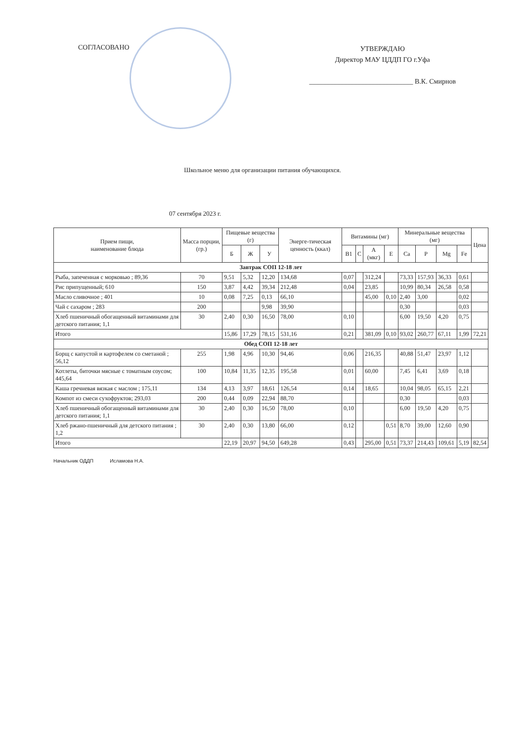СОГЛАСОВАНО
УТВЕРЖДАЮ
Директор МАУ ЦДДП ГО г.Уфа
______________________________ В.К. Смирнов
Школьное меню для организации питания обучающихся.
07 сентября 2023 г.
| Прием пищи, наименование блюда | Масса порции, (гр.) | Пищевые вещества (г) | | | Энерге-тическая ценность (ккал) | Витамины (мг) | | | | Минеральные вещества (мг) | | | | Цена |
| --- | --- | --- | --- | --- | --- | --- | --- | --- | --- | --- | --- | --- | --- | --- |
| | | Б | Ж | У | | B1 | C | A (мкг) | E | Ca | P | Mg | Fe | |
| Завтрак СОП 12-18 лет | | | | | | | | | | | | | | |
| Рыба, запеченная с морковью ; 89,36 | 70 | 9,51 | 5,32 | 12,20 | 134,68 | 0,07 | | 312,24 | | 73,33 | 157,93 | 36,33 | 0,61 | |
| Рис припущенный; 610 | 150 | 3,87 | 4,42 | 39,34 | 212,48 | 0,04 | | 23,85 | | 10,99 | 80,34 | 26,58 | 0,58 | |
| Масло сливочное ; 401 | 10 | 0,08 | 7,25 | 0,13 | 66,10 | | | 45,00 | 0,10 | 2,40 | 3,00 | | 0,02 | |
| Чай с сахаром ; 283 | 200 | | | 9,98 | 39,90 | | | | | 0,30 | | | 0,03 | |
| Хлеб пшеничный обогащенный витаминами для детского питания; 1,1 | 30 | 2,40 | 0,30 | 16,50 | 78,00 | 0,10 | | | | 6,00 | 19,50 | 4,20 | 0,75 | |
| Итого | | 15,86 | 17,29 | 78,15 | 531,16 | 0,21 | | 381,09 | 0,10 | 93,02 | 260,77 | 67,11 | 1,99 | 72,21 |
| Обед СОП 12-18 лет | | | | | | | | | | | | | | |
| Борщ с капустой и картофелем со сметаной ; 56,12 | 255 | 1,98 | 4,96 | 10,30 | 94,46 | 0,06 | | 216,35 | | 40,88 | 51,47 | 23,97 | 1,12 | |
| Котлеты, биточки мясные с томатным соусом; 445,64 | 100 | 10,84 | 11,35 | 12,35 | 195,58 | 0,01 | | 60,00 | | 7,45 | 6,41 | 3,69 | 0,18 | |
| Каша гречневая вязкая с маслом ; 175,11 | 134 | 4,13 | 3,97 | 18,61 | 126,54 | 0,14 | | 18,65 | | 10,04 | 98,05 | 65,15 | 2,21 | |
| Компот из смеси сухофруктов; 293,03 | 200 | 0,44 | 0,09 | 22,94 | 88,70 | | | | | 0,30 | | | 0,03 | |
| Хлеб пшеничный обогащенный витаминами для детского питания; 1,1 | 30 | 2,40 | 0,30 | 16,50 | 78,00 | 0,10 | | | | 6,00 | 19,50 | 4,20 | 0,75 | |
| Хлеб ржано-пшеничный для детского питания ; 1,2 | 30 | 2,40 | 0,30 | 13,80 | 66,00 | 0,12 | | | 0,51 | 8,70 | 39,00 | 12,60 | 0,90 | |
| Итого | | 22,19 | 20,97 | 94,50 | 649,28 | 0,43 | | 295,00 | 0,51 | 73,37 | 214,43 | 109,61 | 5,19 | 82,54 |
Начальник ОДДП Исламова Н.А.